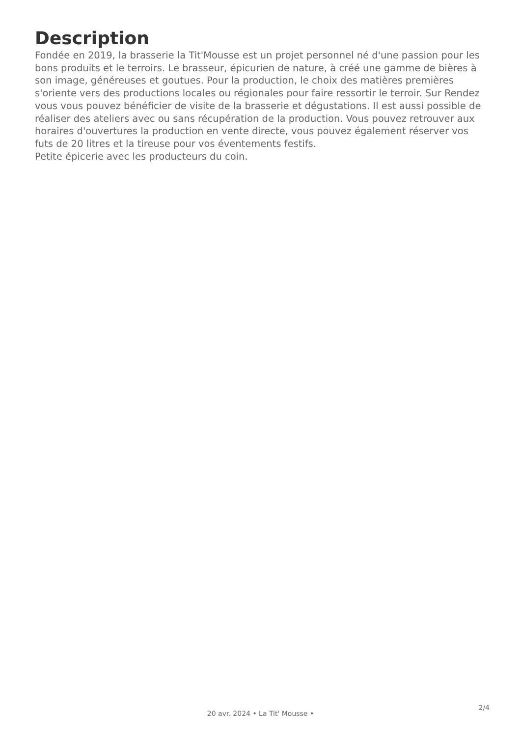Description
Fondée en 2019, la brasserie la Tit'Mousse est un projet personnel né d'une passion pour les bons produits et le terroirs. Le brasseur, épicurien de nature, à créé une gamme de bières à son image, généreuses et goutues. Pour la production, le choix des matières premières s'oriente vers des productions locales ou régionales pour faire ressortir le terroir. Sur Rendez vous vous pouvez bénéficier de visite de la brasserie et dégustations. Il est aussi possible de réaliser des ateliers avec ou sans récupération de la production. Vous pouvez retrouver aux horaires d'ouvertures la production en vente directe, vous pouvez également réserver vos futs de 20 litres et la tireuse pour vos éventements festifs.
Petite épicerie avec les producteurs du coin.
2/4
20 avr. 2024 • La Tit' Mousse •